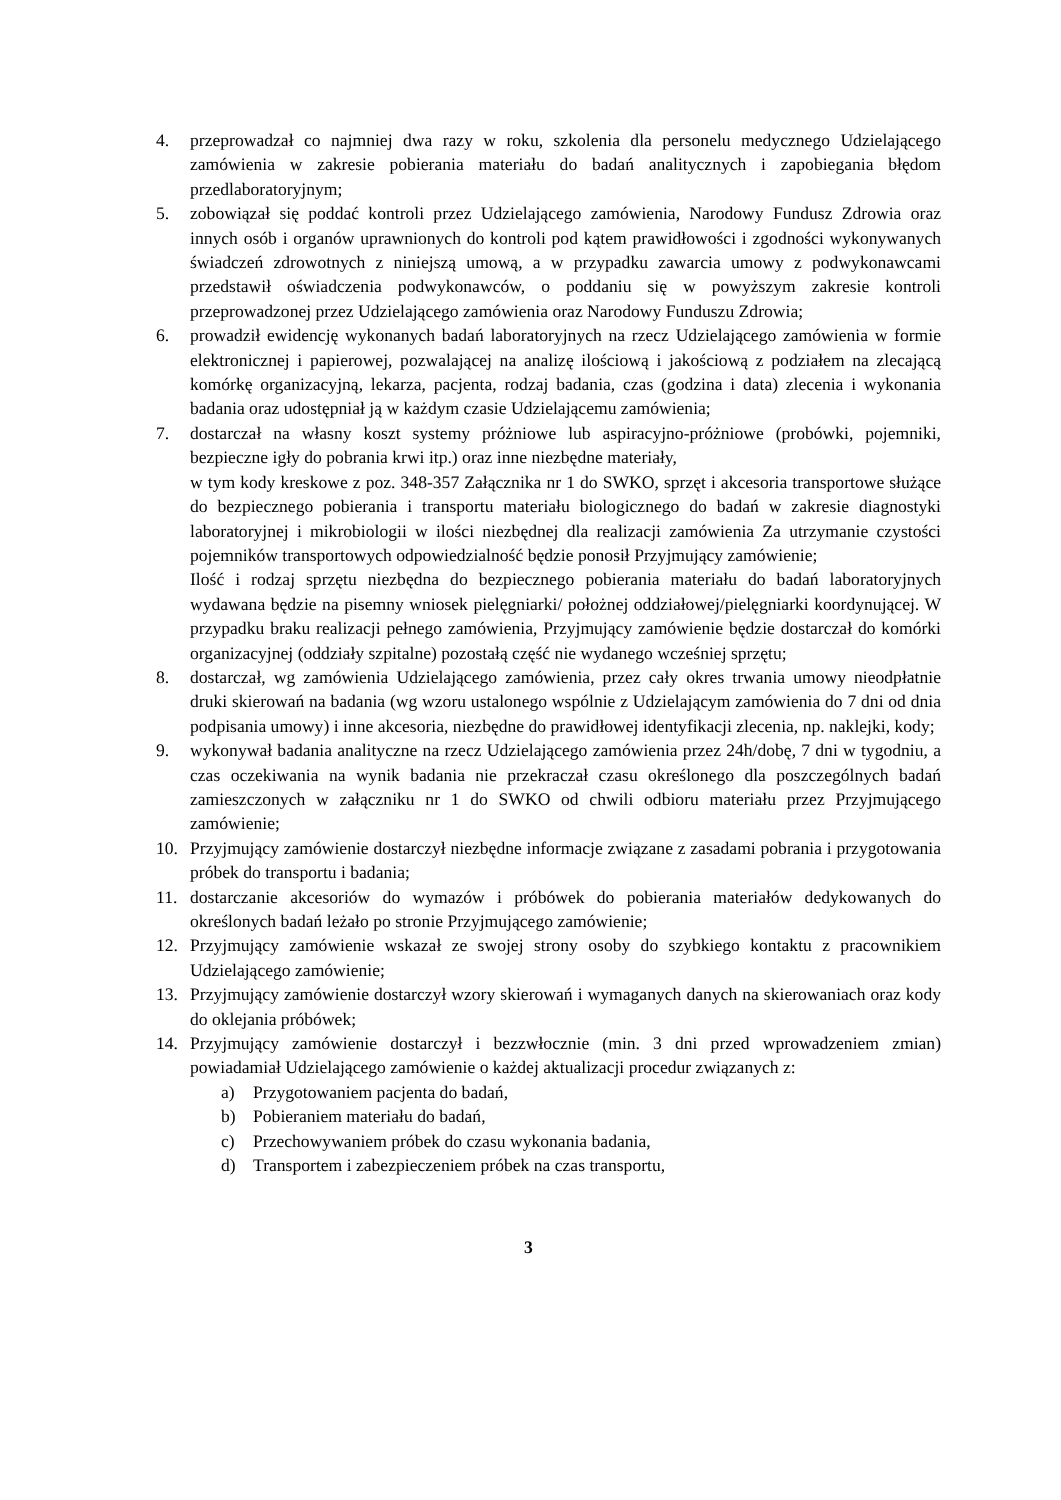4. przeprowadzał co najmniej dwa razy w roku, szkolenia dla personelu medycznego Udzielającego zamówienia w zakresie pobierania materiału do badań analitycznych i zapobiegania błędom przedlaboratoryjnym;
5. zobowiązał się poddać kontroli przez Udzielającego zamówienia, Narodowy Fundusz Zdrowia oraz innych osób i organów uprawnionych do kontroli pod kątem prawidłowości i zgodności wykonywanych świadczeń zdrowotnych z niniejszą umową, a w przypadku zawarcia umowy z podwykonawcami przedstawił oświadczenia podwykonawców, o poddaniu się w powyższym zakresie kontroli przeprowadzonej przez Udzielającego zamówienia oraz Narodowy Funduszu Zdrowia;
6. prowadził ewidencję wykonanych badań laboratoryjnych na rzecz Udzielającego zamówienia w formie elektronicznej i papierowej, pozwalającej na analizę ilościową i jakościową z podziałem na zlecającą komórkę organizacyjną, lekarza, pacjenta, rodzaj badania, czas (godzina i data) zlecenia i wykonania badania oraz udostępniał ją w każdym czasie Udzielającemu zamówienia;
7. dostarczał na własny koszt systemy próżniowe lub aspiracyjno-próżniowe (probówki, pojemniki, bezpieczne igły do pobrania krwi itp.) oraz inne niezbędne materiały,
w tym kody kreskowe z poz. 348-357 Załącznika nr 1 do SWKO, sprzęt i akcesoria transportowe służące do bezpiecznego pobierania i transportu materiału biologicznego do badań w zakresie diagnostyki laboratoryjnej i mikrobiologii w ilości niezbędnej dla realizacji zamówienia Za utrzymanie czystości pojemników transportowych odpowiedzialność będzie ponosił Przyjmujący zamówienie;
Ilość i rodzaj sprzętu niezbędna do bezpiecznego pobierania materiału do badań laboratoryjnych wydawana będzie na pisemny wniosek pielęgniarki/ położnej oddziałowej/pielęgniarki koordynującej. W przypadku braku realizacji pełnego zamówienia, Przyjmujący zamówienie będzie dostarczał do komórki organizacyjnej (oddziały szpitalne) pozostałą część nie wydanego wcześniej sprzętu;
8. dostarczał, wg zamówienia Udzielającego zamówienia, przez cały okres trwania umowy nieodpłatnie druki skierowań na badania (wg wzoru ustalonego wspólnie z Udzielającym zamówienia do 7 dni od dnia podpisania umowy) i inne akcesoria, niezbędne do prawidłowej identyfikacji zlecenia, np. naklejki, kody;
9. wykonywał badania analityczne na rzecz Udzielającego zamówienia przez 24h/dobę, 7 dni w tygodniu, a czas oczekiwania na wynik badania nie przekraczał czasu określonego dla poszczególnych badań zamieszczonych w załączniku nr 1 do SWKO od chwili odbioru materiału przez Przyjmującego zamówienie;
10. Przyjmujący zamówienie dostarczył niezbędne informacje związane z zasadami pobrania i przygotowania próbek do transportu i badania;
11. dostarczanie akcesoriów do wymazów i próbówek do pobierania materiałów dedykowanych do określonych badań leżało po stronie Przyjmującego zamówienie;
12. Przyjmujący zamówienie wskazał ze swojej strony osoby do szybkiego kontaktu z pracownikiem Udzielającego zamówienie;
13. Przyjmujący zamówienie dostarczył wzory skierowań i wymaganych danych na skierowaniach oraz kody do oklejania próbówek;
14. Przyjmujący zamówienie dostarczył i bezzwłocznie (min. 3 dni przed wprowadzeniem zmian) powiadamiał Udzielającego zamówienie o każdej aktualizacji procedur związanych z:
a) Przygotowaniem pacjenta do badań,
b) Pobieraniem materiału do badań,
c) Przechowywaniem próbek do czasu wykonania badania,
d) Transportem i zabezpieczeniem próbek na czas transportu,
3